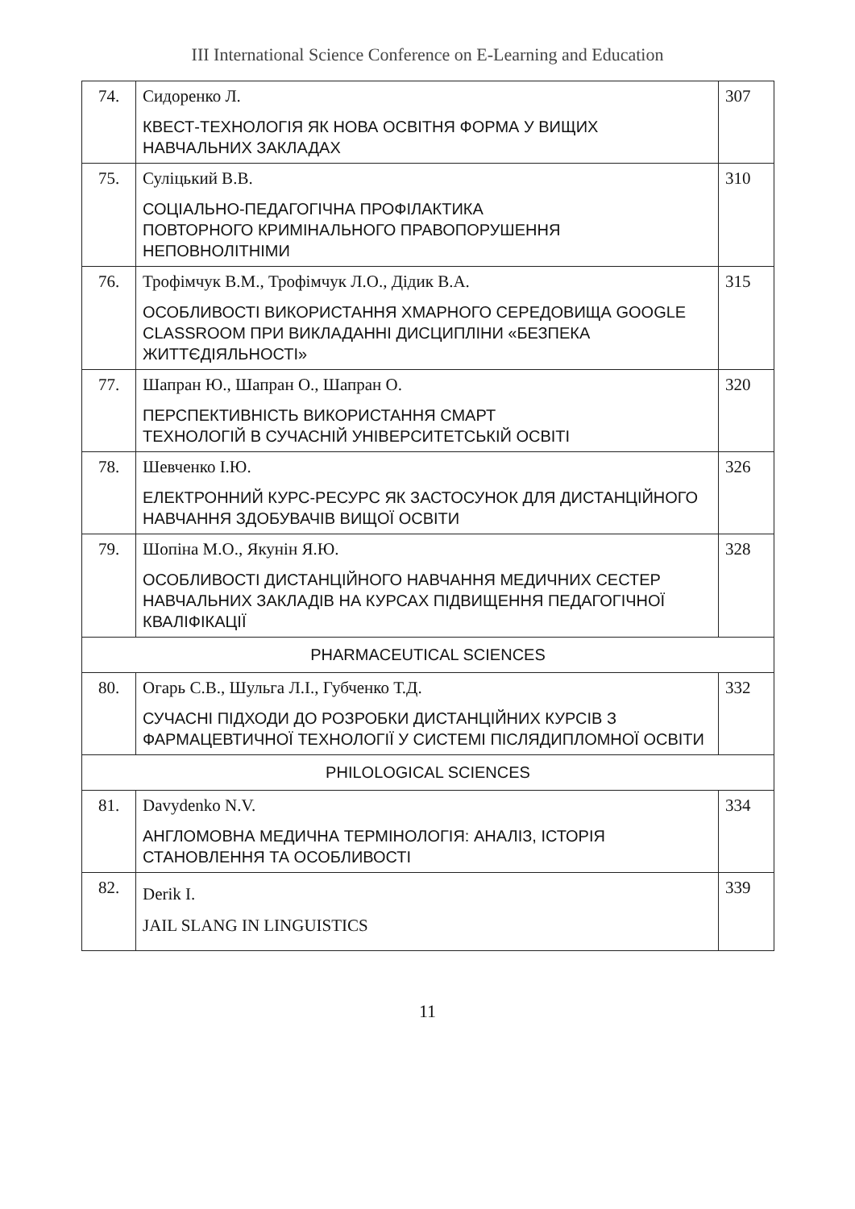III International Science Conference on E-Learning and Education
| 74. | Сидоренко Л. КВЕСТ-ТЕХНОЛОГІЯ ЯК НОВА ОСВІТНЯ ФОРМА У ВИЩИХ НАВЧАЛЬНИХ ЗАКЛАДАХ | 307 |
| 75. | Суліцький В.В. СОЦІАЛЬНО-ПЕДАГОГІЧНА ПРОФІЛАКТИКА ПОВТОРНОГО КРИМІНАЛЬНОГО ПРАВОПОРУШЕННЯ НЕПОВНОЛІТНІМИ | 310 |
| 76. | Трофімчук В.М., Трофімчук Л.О., Дідик В.А. ОСОБЛИВОСТІ ВИКОРИСТАННЯ ХМАРНОГО СЕРЕДОВИЩА GOOGLE CLASSROOM ПРИ ВИКЛАДАННІ ДИСЦИПЛІНИ «БЕЗПЕКА ЖИТТЄДІЯЛЬНОСТІ» | 315 |
| 77. | Шапран Ю., Шапран О., Шапран О. ПЕРСПЕКТИВНІСТЬ ВИКОРИСТАННЯ СМАРТ ТЕХНОЛОГІЙ В СУЧАСНІЙ УНІВЕРСИТЕТСЬКІЙ ОСВІТІ | 320 |
| 78. | Шевченко І.Ю. ЕЛЕКТРОННИЙ КУРС-РЕСУРС ЯК ЗАСТОСУНОК ДЛЯ ДИСТАНЦІЙНОГО НАВЧАННЯ ЗДОБУВАЧІВ ВИЩОЇ ОСВІТИ | 326 |
| 79. | Шопіна М.О., Якунін Я.Ю. ОСОБЛИВОСТІ ДИСТАНЦІЙНОГО НАВЧАННЯ МЕДИЧНИХ СЕСТЕР НАВЧАЛЬНИХ ЗАКЛАДІВ НА КУРСАХ ПІДВИЩЕННЯ ПЕДАГОГІЧНОЇ КВАЛІФІКАЦІЇ | 328 |
| PHARMACEUTICAL SCIENCES | | |
| 80. | Огарь С.В., Шульга Л.І., Губченко Т.Д. СУЧАСНІ ПІДХОДИ ДО РОЗРОБКИ ДИСТАНЦІЙНИХ КУРСІВ З ФАРМАЦЕВТИЧНОЇ ТЕХНОЛОГІЇ У СИСТЕМІ ПІСЛЯДИПЛОМНОЇ ОСВІТИ | 332 |
| PHILOLOGICAL SCIENCES | | |
| 81. | Davydenko N.V. АНГЛОМОВНА МЕДИЧНА ТЕРМІНОЛОГІЯ: АНАЛІЗ, ІСТОРІЯ СТАНОВЛЕННЯ ТА ОСОБЛИВОСТІ | 334 |
| 82. | Derik I. JAIL SLANG IN LINGUISTICS | 339 |
11